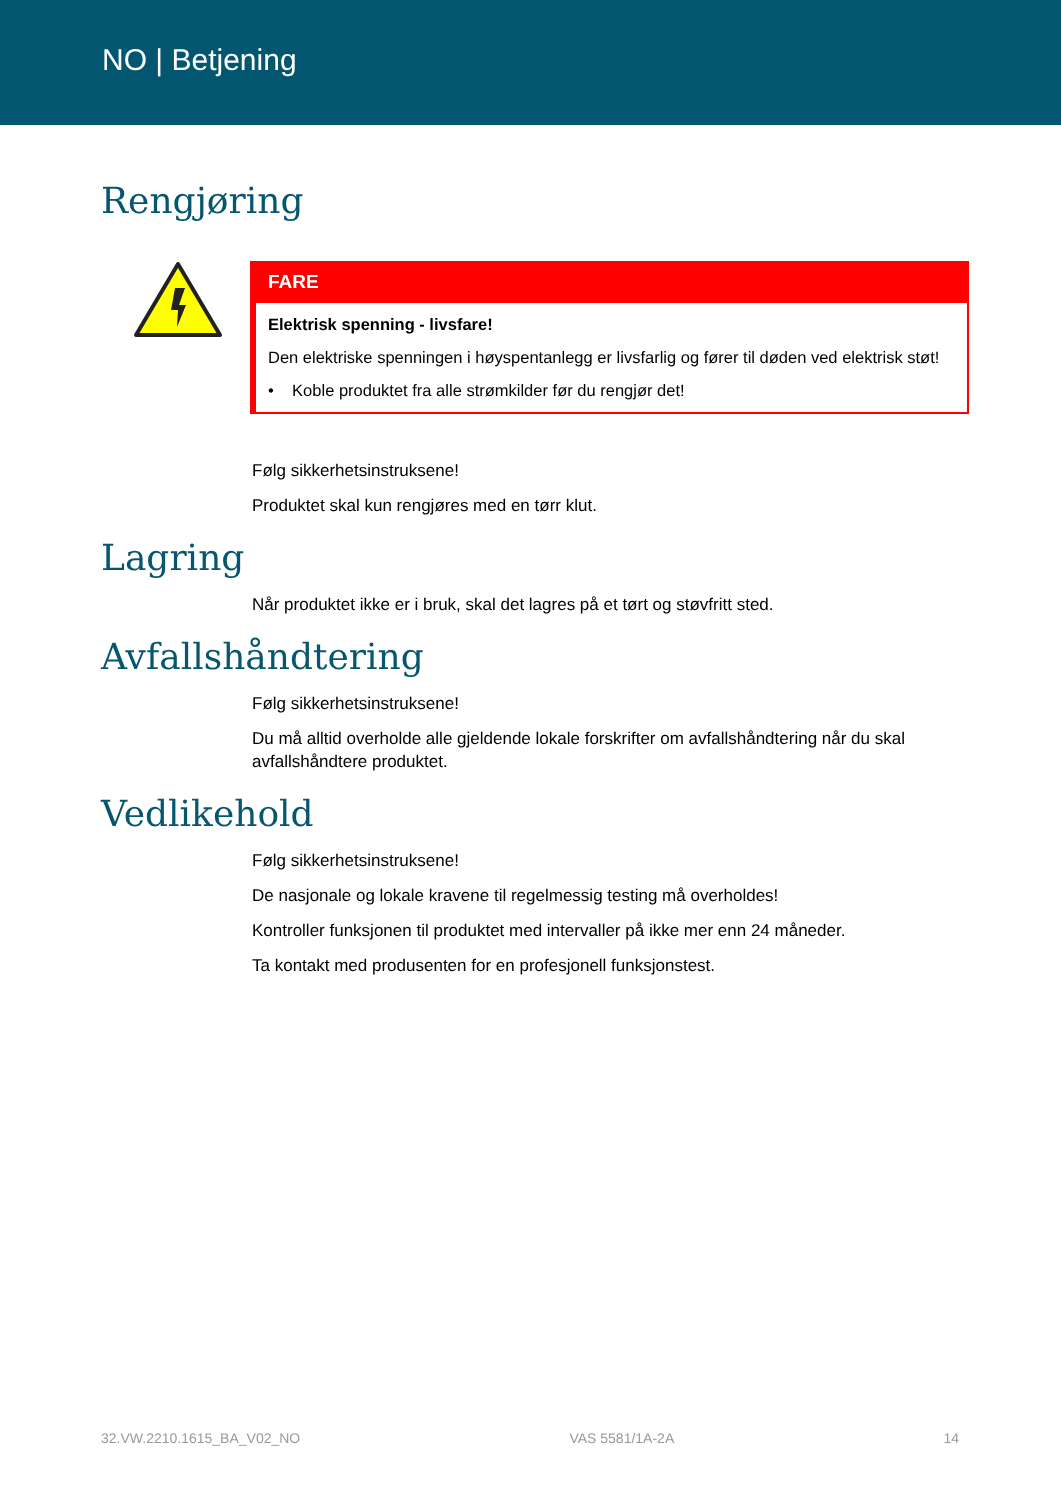NO | Betjening
Rengjøring
FARE
Elektrisk spenning - livsfare!
Den elektriske spenningen i høyspentanlegg er livsfarlig og fører til døden ved elektrisk støt!
• Koble produktet fra alle strømkilder før du rengjør det!
Følg sikkerhetsinstruksene!
Produktet skal kun rengjøres med en tørr klut.
Lagring
Når produktet ikke er i bruk, skal det lagres på et tørt og støvfritt sted.
Avfallshåndtering
Følg sikkerhetsinstruksene!
Du må alltid overholde alle gjeldende lokale forskrifter om avfallshåndtering når du skal avfallshåndtere produktet.
Vedlikehold
Følg sikkerhetsinstruksene!
De nasjonale og lokale kravene til regelmessig testing må overholdes!
Kontroller funksjonen til produktet med intervaller på ikke mer enn 24 måneder.
Ta kontakt med produsenten for en profesjonell funksjonstest.
32.VW.2210.1615_BA_V02_NO VAS 5581/1A-2A 14